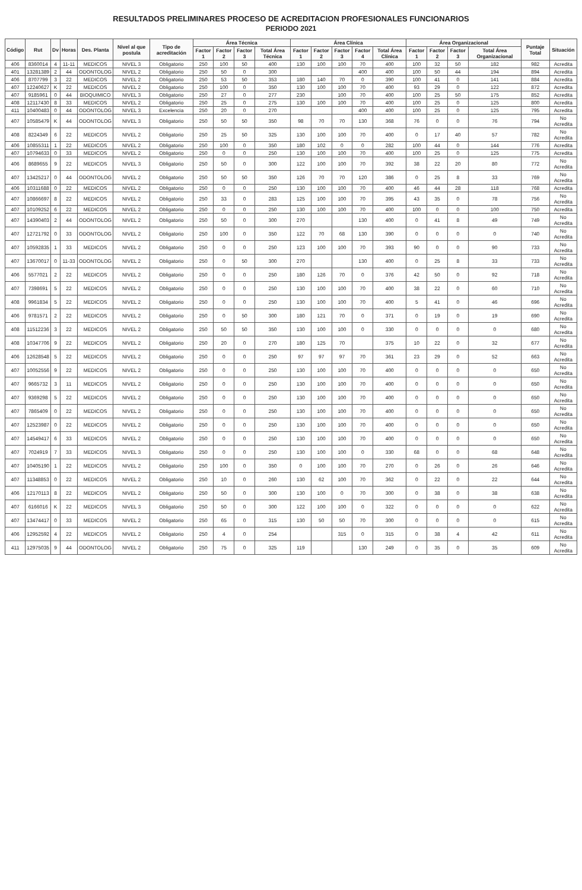RESULTADOS PRELIMINARES PROCESO DE ACREDITACION PROFESIONALES FUNCIONARIOS
PERIODO 2021
| Código | Rut | Dv | Horas | Des. Planta | Nivel al que postula | Tipo de acreditación | Área Técnica | | | | Área Clínica | | | | | Área Organizacional | | | | Puntaje Total | Situación |
| --- | --- | --- | --- | --- | --- | --- | --- | --- | --- | --- | --- | --- | --- | --- | --- | --- | --- | --- | --- | --- | --- |
| | | | | | | | Factor 1 | Factor 2 | Factor 3 | Total Área Técnica | Factor 1 | Factor 2 | Factor 3 | Factor 4 | Total Área Clínica | Factor 1 | Factor 2 | Factor 3 | Total Área Organizacional | | |
| 406 | 8360014 | 4 | 11-11 | MEDICOS | NIVEL 3 | Obligatorio | 250 | 100 | 50 | 400 | 130 | 100 | 100 | 70 | 400 | 100 | 32 | 50 | 182 | 982 | Acredita |
| 401 | 13281389 | 2 | 44 | ODONTOLOG | NIVEL 2 | Obligatorio | 250 | 50 | 0 | 300 | | | | 400 | 400 | 100 | 50 | 44 | 194 | 894 | Acredita |
| 406 | 8707799 | 3 | 22 | MEDICOS | NIVEL 2 | Obligatorio | 250 | 53 | 50 | 353 | 180 | 140 | 70 | 0 | 390 | 100 | 41 | 0 | 141 | 884 | Acredita |
| 407 | 12240627 | K | 22 | MEDICOS | NIVEL 2 | Obligatorio | 250 | 100 | 0 | 350 | 130 | 100 | 100 | 70 | 400 | 93 | 29 | 0 | 122 | 872 | Acredita |
| 407 | 9185961 | 0 | 44 | BIOQUIMICO | NIVEL 3 | Obligatorio | 250 | 27 | 0 | 277 | 230 | | 100 | 70 | 400 | 100 | 25 | 50 | 175 | 852 | Acredita |
| 408 | 12117430 | 8 | 33 | MEDICOS | NIVEL 2 | Obligatorio | 250 | 25 | 0 | 275 | 130 | 100 | 100 | 70 | 400 | 100 | 25 | 0 | 125 | 800 | Acredita |
| 411 | 10400483 | 0 | 44 | ODONTOLOG | NIVEL 3 | Excelencia | 250 | 20 | 0 | 270 | | | | 400 | 400 | 100 | 25 | 0 | 125 | 795 | Acredita |
| 407 | 10585479 | K | 44 | ODONTOLOG | NIVEL 3 | Obligatorio | 250 | 50 | 50 | 350 | 98 | 70 | 70 | 130 | 368 | 76 | 0 | 0 | 76 | 794 | No Acredita |
| 408 | 8224349 | 6 | 22 | MEDICOS | NIVEL 2 | Obligatorio | 250 | 25 | 50 | 325 | 130 | 100 | 100 | 70 | 400 | 0 | 17 | 40 | 57 | 782 | No Acredita |
| 406 | 10855311 | 1 | 22 | MEDICOS | NIVEL 2 | Obligatorio | 250 | 100 | 0 | 350 | 180 | 102 | 0 | 0 | 282 | 100 | 44 | 0 | 144 | 776 | Acredita |
| 407 | 10794633 | 0 | 33 | MEDICOS | NIVEL 2 | Obligatorio | 250 | 0 | 0 | 250 | 130 | 100 | 100 | 70 | 400 | 100 | 25 | 0 | 125 | 775 | Acredita |
| 406 | 8689655 | 9 | 22 | MEDICOS | NIVEL 3 | Obligatorio | 250 | 50 | 0 | 300 | 122 | 100 | 100 | 70 | 392 | 38 | 22 | 20 | 80 | 772 | No Acredita |
| 407 | 13425217 | 0 | 44 | ODONTOLOG | NIVEL 2 | Obligatorio | 250 | 50 | 50 | 350 | 126 | 70 | 70 | 120 | 386 | 0 | 25 | 8 | 33 | 769 | No Acredita |
| 406 | 10311688 | 0 | 22 | MEDICOS | NIVEL 2 | Obligatorio | 250 | 0 | 0 | 250 | 130 | 100 | 100 | 70 | 400 | 46 | 44 | 28 | 118 | 768 | Acredita |
| 407 | 10866697 | 8 | 22 | MEDICOS | NIVEL 2 | Obligatorio | 250 | 33 | 0 | 283 | 125 | 100 | 100 | 70 | 395 | 43 | 35 | 0 | 78 | 756 | No Acredita |
| 407 | 10109252 | 6 | 22 | MEDICOS | NIVEL 2 | Obligatorio | 250 | 0 | 0 | 250 | 130 | 100 | 100 | 70 | 400 | 100 | 0 | 0 | 100 | 750 | Acredita |
| 407 | 14390403 | 2 | 44 | ODONTOLOG | NIVEL 2 | Obligatorio | 250 | 50 | 0 | 300 | 270 | | | 130 | 400 | 0 | 41 | 8 | 49 | 749 | No Acredita |
| 407 | 12721792 | 0 | 33 | ODONTOLOG | NIVEL 2 | Obligatorio | 250 | 100 | 0 | 350 | 122 | 70 | 68 | 130 | 390 | 0 | 0 | 0 | 0 | 740 | No Acredita |
| 407 | 10592835 | 1 | 33 | MEDICOS | NIVEL 2 | Obligatorio | 250 | 0 | 0 | 250 | 123 | 100 | 100 | 70 | 393 | 90 | 0 | 0 | 90 | 733 | No Acredita |
| 407 | 13670017 | 0 | 11-33 | ODONTOLOG | NIVEL 2 | Obligatorio | 250 | 0 | 50 | 300 | 270 | | | 130 | 400 | 0 | 25 | 8 | 33 | 733 | No Acredita |
| 406 | 5577021 | 2 | 22 | MEDICOS | NIVEL 2 | Obligatorio | 250 | 0 | 0 | 250 | 180 | 126 | 70 | 0 | 376 | 42 | 50 | 0 | 92 | 718 | No Acredita |
| 407 | 7398691 | 5 | 22 | MEDICOS | NIVEL 2 | Obligatorio | 250 | 0 | 0 | 250 | 130 | 100 | 100 | 70 | 400 | 38 | 22 | 0 | 60 | 710 | No Acredita |
| 408 | 9961834 | 5 | 22 | MEDICOS | NIVEL 2 | Obligatorio | 250 | 0 | 0 | 250 | 130 | 100 | 100 | 70 | 400 | 5 | 41 | 0 | 46 | 696 | No Acredita |
| 406 | 9781571 | 2 | 22 | MEDICOS | NIVEL 2 | Obligatorio | 250 | 0 | 50 | 300 | 180 | 121 | 70 | 0 | 371 | 0 | 19 | 0 | 19 | 690 | No Acredita |
| 408 | 11512236 | 3 | 22 | MEDICOS | NIVEL 2 | Obligatorio | 250 | 50 | 50 | 350 | 130 | 100 | 100 | 0 | 330 | 0 | 0 | 0 | 0 | 680 | No Acredita |
| 408 | 10347706 | 9 | 22 | MEDICOS | NIVEL 2 | Obligatorio | 250 | 20 | 0 | 270 | 180 | 125 | 70 | | 375 | 10 | 22 | 0 | 32 | 677 | No Acredita |
| 406 | 12628548 | 5 | 22 | MEDICOS | NIVEL 2 | Obligatorio | 250 | 0 | 0 | 250 | 97 | 97 | 97 | 70 | 361 | 23 | 29 | 0 | 52 | 663 | No Acredita |
| 407 | 10052556 | 9 | 22 | MEDICOS | NIVEL 2 | Obligatorio | 250 | 0 | 0 | 250 | 130 | 100 | 100 | 70 | 400 | 0 | 0 | 0 | 0 | 650 | No Acredita |
| 407 | 9665732 | 3 | 11 | MEDICOS | NIVEL 2 | Obligatorio | 250 | 0 | 0 | 250 | 130 | 100 | 100 | 70 | 400 | 0 | 0 | 0 | 0 | 650 | No Acredita |
| 407 | 9369298 | 5 | 22 | MEDICOS | NIVEL 2 | Obligatorio | 250 | 0 | 0 | 250 | 130 | 100 | 100 | 70 | 400 | 0 | 0 | 0 | 0 | 650 | No Acredita |
| 407 | 7865409 | 0 | 22 | MEDICOS | NIVEL 2 | Obligatorio | 250 | 0 | 0 | 250 | 130 | 100 | 100 | 70 | 400 | 0 | 0 | 0 | 0 | 650 | No Acredita |
| 407 | 12523987 | 0 | 22 | MEDICOS | NIVEL 2 | Obligatorio | 250 | 0 | 0 | 250 | 130 | 100 | 100 | 70 | 400 | 0 | 0 | 0 | 0 | 650 | No Acredita |
| 407 | 14549417 | 6 | 33 | MEDICOS | NIVEL 2 | Obligatorio | 250 | 0 | 0 | 250 | 130 | 100 | 100 | 70 | 400 | 0 | 0 | 0 | 0 | 650 | No Acredita |
| 407 | 7024919 | 7 | 33 | MEDICOS | NIVEL 3 | Obligatorio | 250 | 0 | 0 | 250 | 130 | 100 | 100 | 0 | 330 | 68 | 0 | 0 | 68 | 648 | No Acredita |
| 407 | 10405190 | 1 | 22 | MEDICOS | NIVEL 2 | Obligatorio | 250 | 100 | 0 | 350 | 0 | 100 | 100 | 70 | 270 | 0 | 26 | 0 | 26 | 646 | No Acredita |
| 407 | 11348853 | 0 | 22 | MEDICOS | NIVEL 2 | Obligatorio | 250 | 10 | 0 | 260 | 130 | 62 | 100 | 70 | 362 | 0 | 22 | 0 | 22 | 644 | No Acredita |
| 406 | 12170113 | 8 | 22 | MEDICOS | NIVEL 2 | Obligatorio | 250 | 50 | 0 | 300 | 130 | 100 | 0 | 70 | 300 | 0 | 38 | 0 | 38 | 638 | No Acredita |
| 407 | 6166016 | K | 22 | MEDICOS | NIVEL 3 | Obligatorio | 250 | 50 | 0 | 300 | 122 | 100 | 100 | 0 | 322 | 0 | 0 | 0 | 0 | 622 | No Acredita |
| 407 | 13474417 | 0 | 33 | MEDICOS | NIVEL 2 | Obligatorio | 250 | 65 | 0 | 315 | 130 | 50 | 50 | 70 | 300 | 0 | 0 | 0 | 0 | 615 | No Acredita |
| 406 | 12952592 | 4 | 22 | MEDICOS | NIVEL 2 | Obligatorio | 250 | 4 | 0 | 254 | | | 315 | 0 | 315 | 0 | 38 | 4 | 42 | 611 | No Acredita |
| 411 | 12975035 | 9 | 44 | ODONTOLOG | NIVEL 2 | Obligatorio | 250 | 75 | 0 | 325 | 119 | | | 130 | 249 | 0 | 35 | 0 | 35 | 609 | No Acredita |